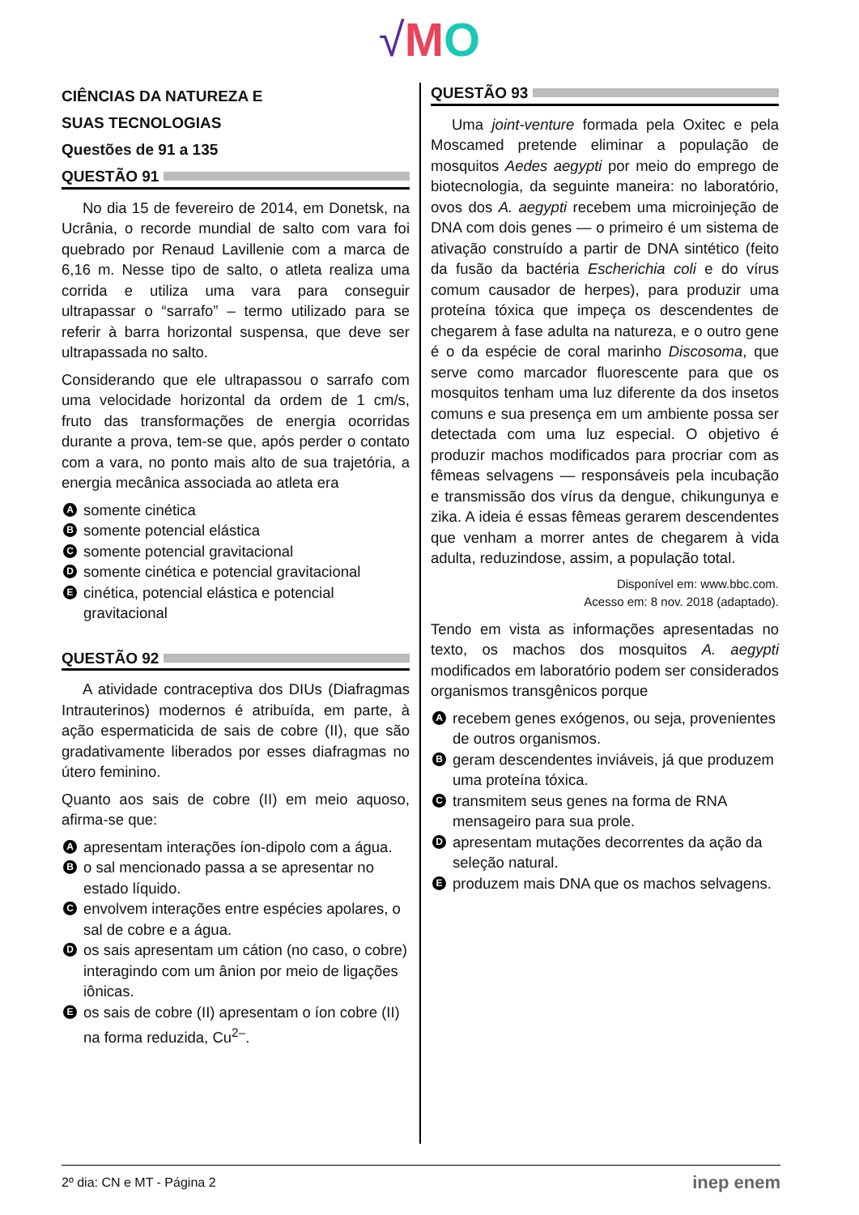√MO
CIÊNCIAS DA NATUREZA E
SUAS TECNOLOGIAS
Questões de 91 a 135
QUESTÃO 91
No dia 15 de fevereiro de 2014, em Donetsk, na Ucrânia, o recorde mundial de salto com vara foi quebrado por Renaud Lavillenie com a marca de 6,16 m. Nesse tipo de salto, o atleta realiza uma corrida e utiliza uma vara para conseguir ultrapassar o “sarrafo” – termo utilizado para se referir à barra horizontal suspensa, que deve ser ultrapassada no salto.
Considerando que ele ultrapassou o sarrafo com uma velocidade horizontal da ordem de 1 cm/s, fruto das transformações de energia ocorridas durante a prova, tem-se que, após perder o contato com a vara, no ponto mais alto de sua trajetória, a energia mecânica associada ao atleta era
A
somente cinética
B
somente potencial elástica
C
somente potencial gravitacional
D
somente cinética e potencial gravitacional
E
cinética, potencial elástica e potencial gravitacional
QUESTÃO 92
A atividade contraceptiva dos DIUs (Diafragmas Intrauterinos) modernos é atribuída, em parte, à ação espermaticida de sais de cobre (II), que são gradativamente liberados por esses diafragmas no útero feminino.
Quanto aos sais de cobre (II) em meio aquoso, afirma-se que:
A
apresentam interações íon-dipolo com a água.
B
o sal mencionado passa a se apresentar no estado líquido.
C
envolvem interações entre espécies apolares, o sal de cobre e a água.
D
os sais apresentam um cátion (no caso, o cobre) interagindo com um ânion por meio de ligações iônicas.
E
os sais de cobre (II) apresentam o íon cobre (II) na forma reduzida, Cu<sup>2–</sup>.
QUESTÃO 93
Uma joint-venture formada pela Oxitec e pela Moscamed pretende eliminar a população de mosquitos Aedes aegypti por meio do emprego de biotecnologia, da seguinte maneira: no laboratório, ovos dos A. aegypti recebem uma microinjeção de DNA com dois genes — o primeiro é um sistema de ativação construído a partir de DNA sintético (feito da fusão da bactéria Escherichia coli e do vírus comum causador de herpes), para produzir uma proteína tóxica que impeça os descendentes de chegarem à fase adulta na natureza, e o outro gene é o da espécie de coral marinho Discosoma, que serve como marcador fluorescente para que os mosquitos tenham uma luz diferente da dos insetos comuns e sua presença em um ambiente possa ser detectada com uma luz especial. O objetivo é produzir machos modificados para procriar com as fêmeas selvagens — responsáveis pela incubação e transmissão dos vírus da dengue, chikungunya e zika. A ideia é essas fêmeas gerarem descendentes que venham a morrer antes de chegarem à vida adulta, reduzindose, assim, a população total.
Disponível em: www.bbc.com.
Acesso em: 8 nov. 2018 (adaptado).
Tendo em vista as informações apresentadas no texto, os machos dos mosquitos A. aegypti modificados em laboratório podem ser considerados organismos transgênicos porque
A
recebem genes exógenos, ou seja, provenientes de outros organismos.
B
geram descendentes inviáveis, já que produzem uma proteína tóxica.
C
transmitem seus genes na forma de RNA mensageiro para sua prole.
D
apresentam mutações decorrentes da ação da seleção natural.
E
produzem mais DNA que os machos selvagens.
2º dia: CN e MT - Página 2 inep enem